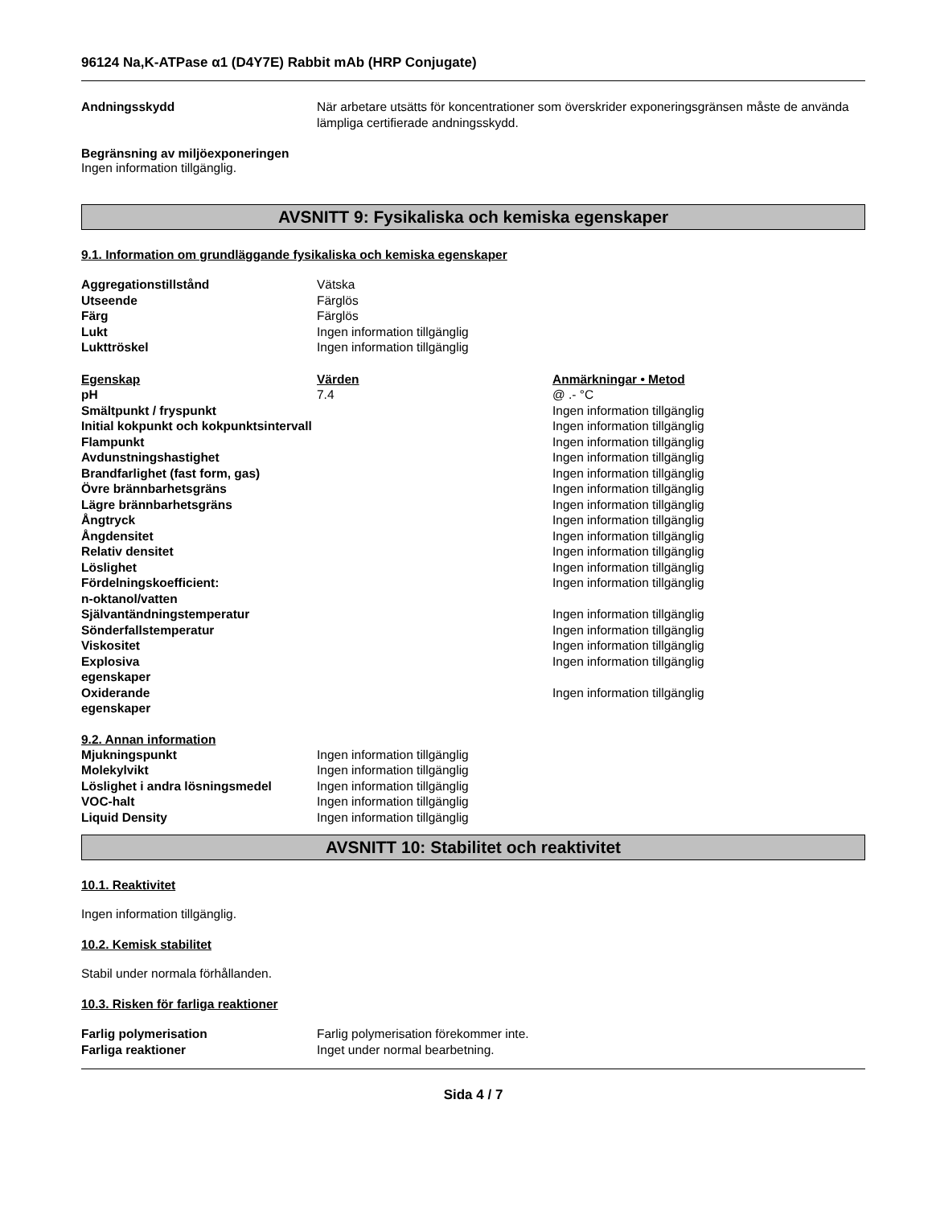96124 Na,K-ATPase α1 (D4Y7E) Rabbit mAb (HRP Conjugate)
| Andningsskydd | När arbetare utsätts för koncentrationer som överskrider exponeringsgränsen måste de använda lämpliga certifierade andningsskydd. |
Begränsning av miljöexponeringen
Ingen information tillgänglig.
AVSNITT 9: Fysikaliska och kemiska egenskaper
9.1. Information om grundläggande fysikaliska och kemiska egenskaper
| Aggregationstillstånd | Vätska |
| Utseende | Färglös |
| Färg | Färglös |
| Lukt | Ingen information tillgänglig |
| Lukttröskel | Ingen information tillgänglig |
| Egenskap | Värden | Anmärkningar • Metod |
| --- | --- | --- |
| pH | 7.4 | @ .- °C |
| Smältpunkt / fryspunkt | | Ingen information tillgänglig |
| Initial kokpunkt och kokpunktsintervall | | Ingen information tillgänglig |
| Flampunkt | | Ingen information tillgänglig |
| Avdunstningshastighet | | Ingen information tillgänglig |
| Brandfarlighet (fast form, gas) | | Ingen information tillgänglig |
| Övre brännbarhetsgräns | | Ingen information tillgänglig |
| Lägre brännbarhetsgräns | | Ingen information tillgänglig |
| Ångtryck | | Ingen information tillgänglig |
| Ångdensitet | | Ingen information tillgänglig |
| Relativ densitet | | Ingen information tillgänglig |
| Löslighet | | Ingen information tillgänglig |
| Fördelningskoefficient: n-oktanol/vatten | | Ingen information tillgänglig |
| Självantändningstemperatur | | Ingen information tillgänglig |
| Sönderfallstemperatur | | Ingen information tillgänglig |
| Viskositet | | Ingen information tillgänglig |
| Explosiva egenskaper | | Ingen information tillgänglig |
| Oxiderande egenskaper | | Ingen information tillgänglig |
9.2. Annan information
| Mjukningspunkt | Ingen information tillgänglig |
| Molekylvikt | Ingen information tillgänglig |
| Löslighet i andra lösningsmedel | Ingen information tillgänglig |
| VOC-halt | Ingen information tillgänglig |
| Liquid Density | Ingen information tillgänglig |
AVSNITT 10: Stabilitet och reaktivitet
10.1. Reaktivitet
Ingen information tillgänglig.
10.2. Kemisk stabilitet
Stabil under normala förhållanden.
10.3. Risken för farliga reaktioner
| Farlig polymerisation | Farlig polymerisation förekommer inte. |
| Farliga reaktioner | Inget under normal bearbetning. |
Sida 4 / 7